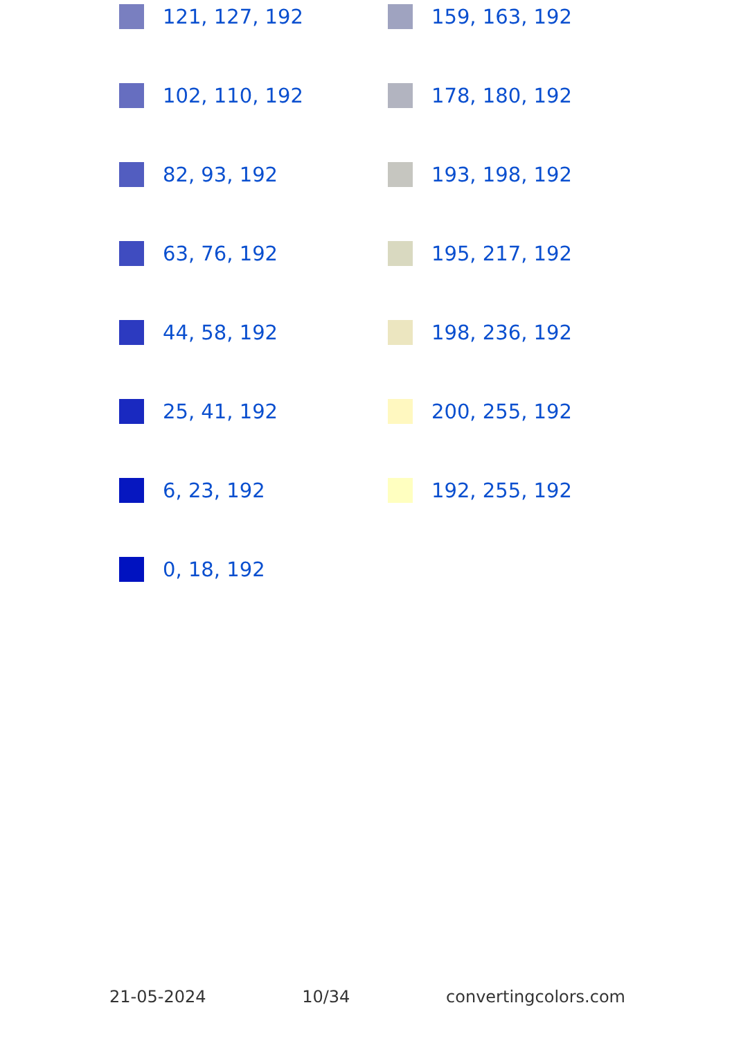121, 127, 192
159, 163, 192
102, 110, 192
178, 180, 192
82, 93, 192
193, 198, 192
63, 76, 192
195, 217, 192
44, 58, 192
198, 236, 192
25, 41, 192
200, 255, 192
6, 23, 192
192, 255, 192
0, 18, 192
21-05-2024 10/34 convertingcolors.com